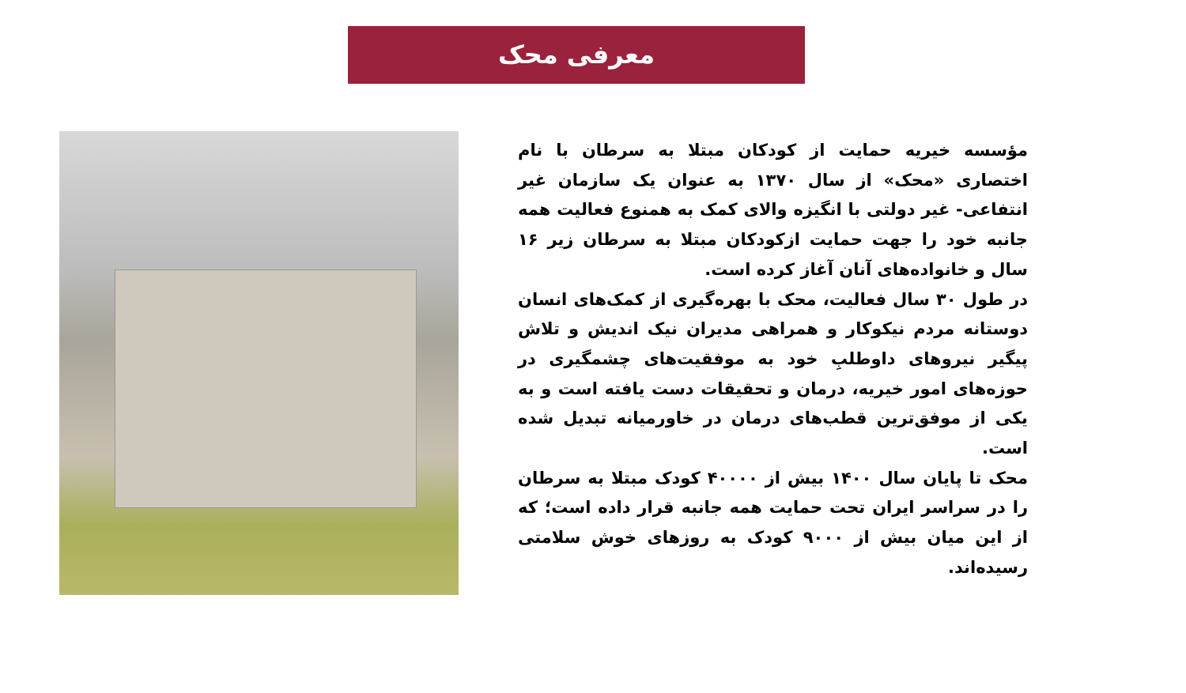معرفی محک
مؤسسه خیریه حمایت از کودکان مبتلا به سرطان با نام اختصاری «محک» از سال ۱۳۷۰ به عنوان یک سازمان غیر انتفاعی- غیر دولتی با انگیزه والای کمک به همنوع فعالیت همه جانبه خود را جهت حمایت ازکودکان مبتلا به سرطان زیر ۱۶ سال و خانواده‌های آنان آغاز کرده است.
در طول ۳۰ سال فعالیت، محک با بهره‌گیری از کمک‌های انسان دوستانه مردم نیکوکار و همراهی مدیران نیک اندیش و تلاش پیگیر نیروهای داوطلبِ خود به موفقیت‌های چشمگیری در حوزه‌های امور خیریه، درمان و تحقیقات دست یافته است و به یکی از موفق‌ترین قطب‌های درمان در خاورمیانه تبدیل شده است.
محک تا پایان سال ۱۴۰۰ بیش از ۴۰۰۰۰ کودک مبتلا به سرطان را در سراسر ایران تحت حمایت همه جانبه قرار داده است؛ که از این میان بیش از ۹۰۰۰ کودک به روزهای خوش سلامتی رسیده‌اند.